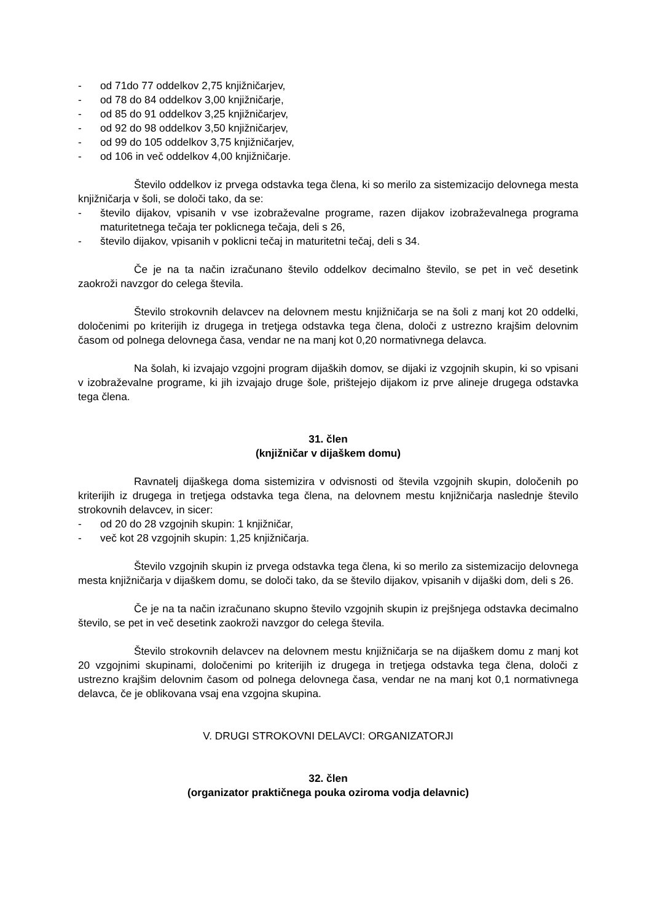- od 71do 77 oddelkov 2,75 knjižničarjev,
- od 78 do 84 oddelkov 3,00 knjižničarje,
- od 85 do 91 oddelkov 3,25 knjižničarjev,
- od 92 do 98 oddelkov 3,50 knjižničarjev,
- od 99 do 105 oddelkov 3,75 knjižničarjev,
- od 106 in več oddelkov 4,00 knjižničarje.
Število oddelkov iz prvega odstavka tega člena, ki so merilo za sistemizacijo delovnega mesta knjižničarja v šoli, se določi tako, da se:
- število dijakov, vpisanih v vse izobraževalne programe, razen dijakov izobraževalnega programa maturitetnega tečaja ter poklicnega tečaja, deli s 26,
- število dijakov, vpisanih v poklicni tečaj in maturitetni tečaj, deli s 34.
Če je na ta način izračunano število oddelkov decimalno število, se pet in več desetink zaokroži navzgor do celega števila.
Število strokovnih delavcev na delovnem mestu knjižničarja se na šoli z manj kot 20 oddelki, določenimi po kriterijih iz drugega in tretjega odstavka tega člena, določi z ustrezno krajšim delovnim časom od polnega delovnega časa, vendar ne na manj kot 0,20 normativnega delavca.
Na šolah, ki izvajajo vzgojni program dijaških domov, se dijaki iz vzgojnih skupin, ki so vpisani v izobraževalne programe, ki jih izvajajo druge šole, prištejejo dijakom iz prve alineje drugega odstavka tega člena.
31. člen
(knjižničar v dijaškem domu)
Ravnatelj dijaškega doma sistemizira v odvisnosti od števila vzgojnih skupin, določenih po kriterijih iz drugega in tretjega odstavka tega člena, na delovnem mestu knjižničarja naslednje število strokovnih delavcev, in sicer:
- od 20 do 28 vzgojnih skupin: 1 knjižničar,
- več kot 28 vzgojnih skupin: 1,25 knjižničarja.
Število vzgojnih skupin iz prvega odstavka tega člena, ki so merilo za sistemizacijo delovnega mesta knjižničarja v dijaškem domu, se določi tako, da se število dijakov, vpisanih v dijaški dom, deli s 26.
Če je na ta način izračunano skupno število vzgojnih skupin iz prejšnjega odstavka decimalno število, se pet in več desetink zaokroži navzgor do celega števila.
Število strokovnih delavcev na delovnem mestu knjižničarja se na dijaškem domu z manj kot 20 vzgojnimi skupinami, določenimi po kriterijih iz drugega in tretjega odstavka tega člena, določi z ustrezno krajšim delovnim časom od polnega delovnega časa, vendar ne na manj kot 0,1 normativnega delavca, če je oblikovana vsaj ena vzgojna skupina.
V. DRUGI STROKOVNI DELAVCI: ORGANIZATORJI
32. člen
(organizator praktičnega pouka oziroma vodja delavnic)